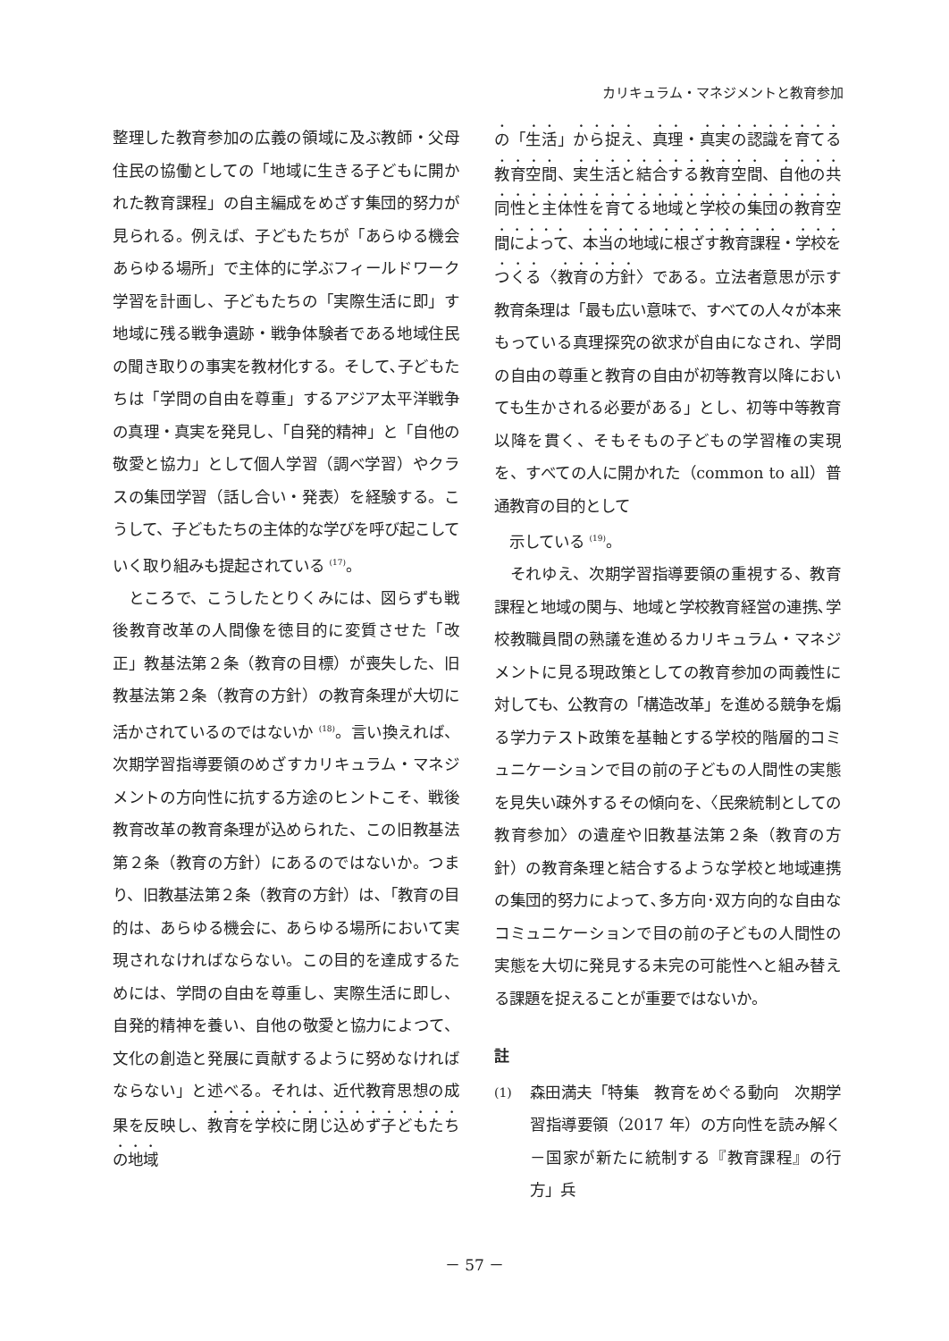カリキュラム・マネジメントと教育参加
整理した教育参加の広義の領域に及ぶ教師・父母住民の協働としての「地域に生きる子どもに開かれた教育課程」の自主編成をめざす集団的努力が見られる。例えば、子どもたちが「あらゆる機会あらゆる場所」で主体的に学ぶフィールドワーク学習を計画し、子どもたちの「実際生活に即」す地域に残る戦争遺跡・戦争体験者である地域住民の聞き取りの事実を教材化する。そして､子どもたちは「学問の自由を尊重」するアジア太平洋戦争の真理・真実を発見し、「自発的精神」と「自他の敬愛と協力」として個人学習（調べ学習）やクラスの集団学習（話し合い・発表）を経験する。こうして、子どもたちの主体的な学びを呼び起こしていく取り組みも提起されている <sup>(17)</sup>。
　ところで、こうしたとりくみには、図らずも戦後教育改革の人間像を徳目的に変質させた「改正」教基法第２条（教育の目標）が喪失した、旧教基法第２条（教育の方針）の教育条理が大切に活かされているのではないか <sup>(18)</sup>。言い換えれば、次期学習指導要領のめざすカリキュラム・マネジメントの方向性に抗する方途のヒントこそ、戦後教育改革の教育条理が込められた、この旧教基法第２条（教育の方針）にあるのではないか。つまり、旧教基法第２条（教育の方針）は､「教育の目的は、あらゆる機会に、あらゆる場所において実現されなければならない。この目的を達成するためには、学問の自由を尊重し、実際生活に即し、自発的精神を養い、自他の敬愛と協力によつて、文化の創造と発展に貢献するように努めなければならない」と述べる。それは、近代教育思想の成果を反映し、教育を学校に閉じ込めず子どもたちの地域
の「生活」から捉え、真理・真実の認識を育てる教育空間、実生活と結合する教育空間、自他の共同性と主体性を育てる地域と学校の集団の教育空間によって、本当の地域に根ざす教育課程・学校をつくる〈教育の方針〉である。立法者意思が示す教育条理は「最も広い意味で、すべての人々が本来もっている真理探究の欲求が自由になされ、学問の自由の尊重と教育の自由が初等教育以降においても生かされる必要がある」とし、初等中等教育以降を貫く、そもそもの子どもの学習権の実現を、すべての人に開かれた（common to all）普通教育の目的として
　示している <sup>(19)</sup>。
　それゆえ、次期学習指導要領の重視する、教育課程と地域の関与、地域と学校教育経営の連携､学校教職員間の熟議を進めるカリキュラム・マネジメントに見る現政策としての教育参加の両義性に対しても、公教育の「構造改革」を進める競争を煽る学力テスト政策を基軸とする学校的階層的コミュニケーションで目の前の子どもの人間性の実態を見失い疎外するその傾向を、〈民衆統制としての教育参加〉の遺産や旧教基法第２条（教育の方針）の教育条理と結合するような学校と地域連携の集団的努力によって､多方向･双方向的な自由なコミュニケーションで目の前の子どもの人間性の実態を大切に発見する未完の可能性へと組み替える課題を捉えることが重要ではないか。
註
(1) 森田満夫「特集　教育をめぐる動向　次期学習指導要領（2017 年）の方向性を読み解く－国家が新たに統制する『教育課程』の行方」兵
－ 57 －